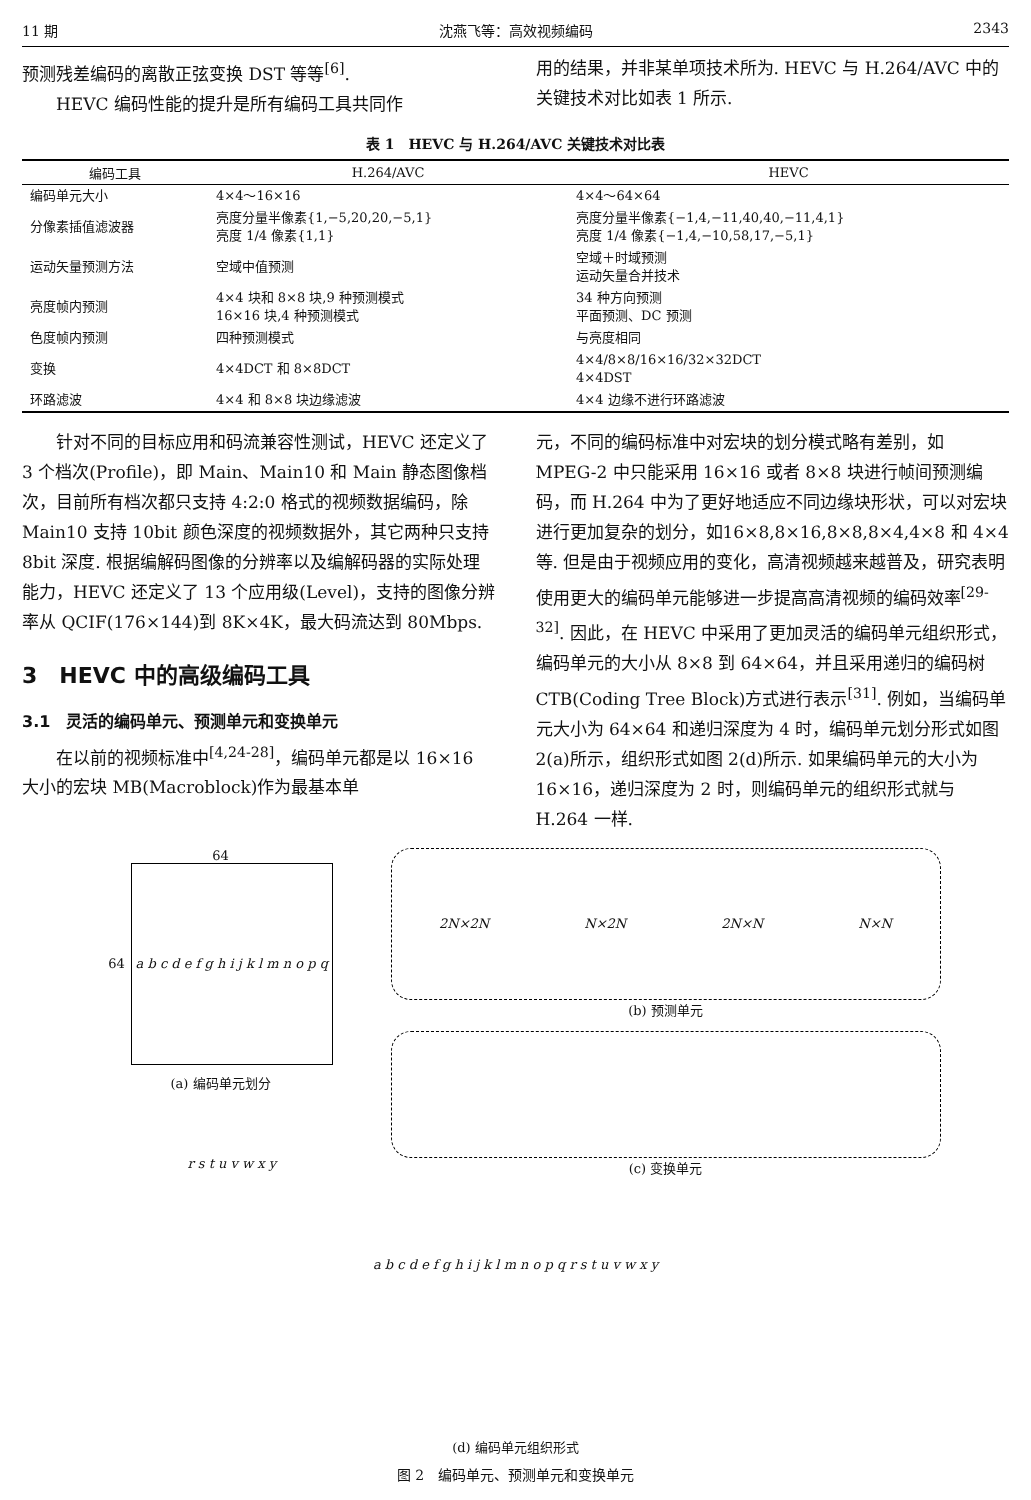11 期 沈燕飞等：高效视频编码 2343
预测残差编码的离散正弦变换 DST 等等<sup>[6]</sup>.
HEVC 编码性能的提升是所有编码工具共同作
用的结果，并非某单项技术所为. HEVC 与 H.264/AVC 中的关键技术对比如表 1 所示.
表 1　HEVC 与 H.264/AVC 关键技术对比表
| 编码工具 | H.264/AVC | HEVC |
| --- | --- | --- |
| 编码单元大小 | 4×4～16×16 | 4×4～64×64 |
| 分像素插值滤波器 | 亮度分量半像素{1,−5,20,20,−5,1} 亮度 1/4 像素{1,1} | 亮度分量半像素{−1,4,−11,40,40,−11,4,1} 亮度 1/4 像素{−1,4,−10,58,17,−5,1} |
| 运动矢量预测方法 | 空域中值预测 | 空域＋时域预测 运动矢量合并技术 |
| 亮度帧内预测 | 4×4 块和 8×8 块,9 种预测模式 16×16 块,4 种预测模式 | 34 种方向预测 平面预测、DC 预测 |
| 色度帧内预测 | 四种预测模式 | 与亮度相同 |
| 变换 | 4×4DCT 和 8×8DCT | 4×4/8×8/16×16/32×32DCT 4×4DST |
| 环路滤波 | 4×4 和 8×8 块边缘滤波 | 4×4 边缘不进行环路滤波 |
针对不同的目标应用和码流兼容性测试，HEVC 还定义了 3 个档次(Profile)，即 Main、Main10 和 Main 静态图像档次，目前所有档次都只支持 4:2:0 格式的视频数据编码，除 Main10 支持 10bit 颜色深度的视频数据外，其它两种只支持 8bit 深度. 根据编解码图像的分辨率以及编解码器的实际处理能力，HEVC 还定义了 13 个应用级(Level)，支持的图像分辨率从 QCIF(176×144)到 8K×4K，最大码流达到 80Mbps.
3　HEVC 中的高级编码工具
3.1　灵活的编码单元、预测单元和变换单元
在以前的视频标准中<sup>[4,24-28]</sup>，编码单元都是以 16×16 大小的宏块 MB(Macroblock)作为最基本单
元，不同的编码标准中对宏块的划分模式略有差别，如 MPEG-2 中只能采用 16×16 或者 8×8 块进行帧间预测编码，而 H.264 中为了更好地适应不同边缘块形状，可以对宏块进行更加复杂的划分，如16×8,8×16,8×8,8×4,4×8 和 4×4 等. 但是由于视频应用的变化，高清视频越来越普及，研究表明使用更大的编码单元能够进一步提高高清视频的编码效率<sup>[29-32]</sup>. 因此，在 HEVC 中采用了更加灵活的编码单元组织形式，编码单元的大小从 8×8 到 64×64，并且采用递归的编码树 CTB(Coding Tree Block)方式进行表示<sup>[31]</sup>. 例如，当编码单元大小为 64×64 和递归深度为 4 时，编码单元划分形式如图 2(a)所示，组织形式如图 2(d)所示. 如果编码单元的大小为 16×16，递归深度为 2 时，则编码单元的组织形式就与 H.264 一样.
64
64
a b c d e f g h i j k l m n o p q r s t u v w x y
(a) 编码单元划分
2N×2N N×2N 2N×N N×N
(b) 预测单元
(c) 变换单元
a b c d e f g h i j k l m n o p q r s t u v w x y
(d) 编码单元组织形式
图 2　编码单元、预测单元和变换单元